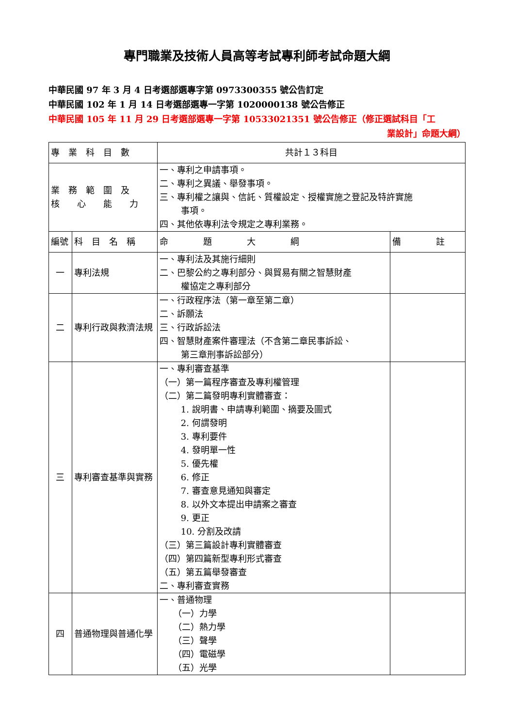專門職業及技術人員高等考試專利師考試命題大綱
中華民國 97 年 3 月 4 日考選部選專字第 0973300355 號公告訂定
中華民國 102 年 1 月 14 日考選部選專一字第 1020000138 號公告修正
中華民國 105 年 11 月 29 日考選部選專一字第 10533021351 號公告修正（修正選試科目「工
業設計」命題大綱）
| 專 業 科 目 數 | | 共計１３科目 | |
| 業 務 範 圍 及 核 心 能 力 | | 一、專利之申請事項。 二、專利之異議、舉發事項。 三、專利權之讓與、信託、質權設定、授權實施之登記及特許實施 事項。 四、其他依專利法令規定之專利業務。 | |
| 編號 | 科 目 名 稱 | 命 題 大 綱 | 備 註 |
| 一 | 專利法規 | 一、專利法及其施行細則 二、巴黎公約之專利部分、與貿易有關之智慧財產 權協定之專利部分 | |
| 二 | 專利行政與救濟法規 | 一、行政程序法（第一章至第二章） 二、訴願法 三、行政訴訟法 四、智慧財產案件審理法（不含第二章民事訴訟、 第三章刑事訴訟部分） | |
| 三 | 專利審查基準與實務 | 一、專利審查基準 （一）第一篇程序審查及專利權管理 （二）第二篇發明專利實體審查： 1. 說明書、申請專利範圍、摘要及圖式 2. 何謂發明 3. 專利要件 4. 發明單一性 5. 優先權 6. 修正 7. 審查意見通知與審定 8. 以外文本提出申請案之審查 9. 更正 10. 分割及改請 （三）第三篇設計專利實體審查 （四）第四篇新型專利形式審查 （五）第五篇舉發審查 二、專利審查實務 | |
| 四 | 普通物理與普通化學 | 一、普通物理 （一）力學 （二）熱力學 （三）聲學 （四）電磁學 （五）光學 | |